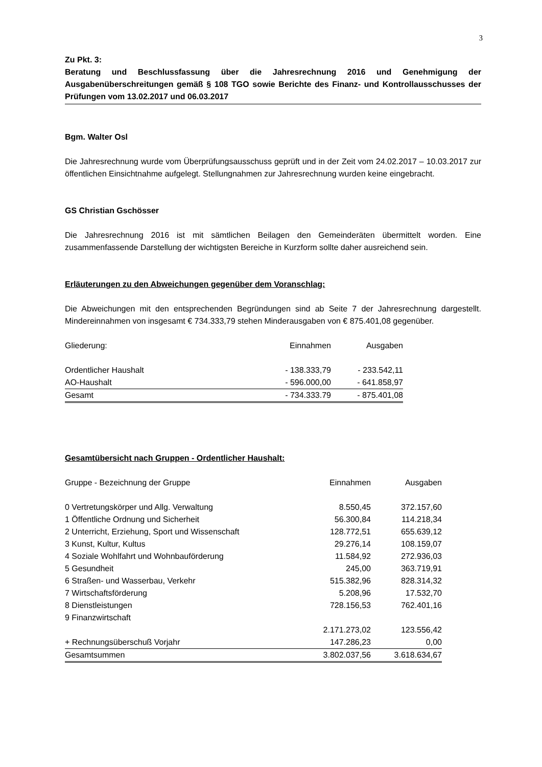3
Zu Pkt. 3:
Beratung und Beschlussfassung über die Jahresrechnung 2016 und Genehmigung der Ausgabenüberschreitungen gemäß § 108 TGO sowie Berichte des Finanz- und Kontrollausschusses der Prüfungen vom 13.02.2017 und 06.03.2017
Bgm. Walter Osl
Die Jahresrechnung wurde vom Überprüfungsausschuss geprüft und in der Zeit vom 24.02.2017 – 10.03.2017 zur öffentlichen Einsichtnahme aufgelegt. Stellungnahmen zur Jahresrechnung wurden keine eingebracht.
GS Christian Gschösser
Die Jahresrechnung 2016 ist mit sämtlichen Beilagen den Gemeinderäten übermittelt worden. Eine zusammenfassende Darstellung der wichtigsten Bereiche in Kurzform sollte daher ausreichend sein.
Erläuterungen zu den Abweichungen gegenüber dem Voranschlag:
Die Abweichungen mit den entsprechenden Begründungen sind ab Seite 7 der Jahresrechnung dargestellt. Mindereinnahmen von insgesamt € 734.333,79 stehen Minderausgaben von € 875.401,08 gegenüber.
| Gliederung: | Einnahmen | Ausgaben |
| --- | --- | --- |
| Ordentlicher Haushalt | - 138.333,79 | - 233.542,11 |
| AO-Haushalt | - 596.000,00 | - 641.858,97 |
| Gesamt | - 734.333.79 | - 875.401,08 |
Gesamtübersicht nach Gruppen - Ordentlicher Haushalt:
| Gruppe - Bezeichnung der Gruppe | Einnahmen | Ausgaben |
| --- | --- | --- |
| 0 Vertretungskörper und Allg. Verwaltung | 8.550,45 | 372.157,60 |
| 1 Öffentliche Ordnung und Sicherheit | 56.300,84 | 114.218,34 |
| 2 Unterricht, Erziehung, Sport und Wissenschaft | 128.772,51 | 655.639,12 |
| 3 Kunst, Kultur, Kultus | 29.276,14 | 108.159,07 |
| 4 Soziale Wohlfahrt und Wohnbauförderung | 11.584,92 | 272.936,03 |
| 5 Gesundheit | 245,00 | 363.719,91 |
| 6 Straßen- und Wasserbau, Verkehr | 515.382,96 | 828.314,32 |
| 7 Wirtschaftsförderung | 5.208,96 | 17.532,70 |
| 8 Dienstleistungen | 728.156,53 | 762.401,16 |
| 9 Finanzwirtschaft | | |
| | 2.171.273,02 | 123.556,42 |
| + Rechnungsüberschuß Vorjahr | 147.286,23 | 0,00 |
| Gesamtsummen | 3.802.037,56 | 3.618.634,67 |